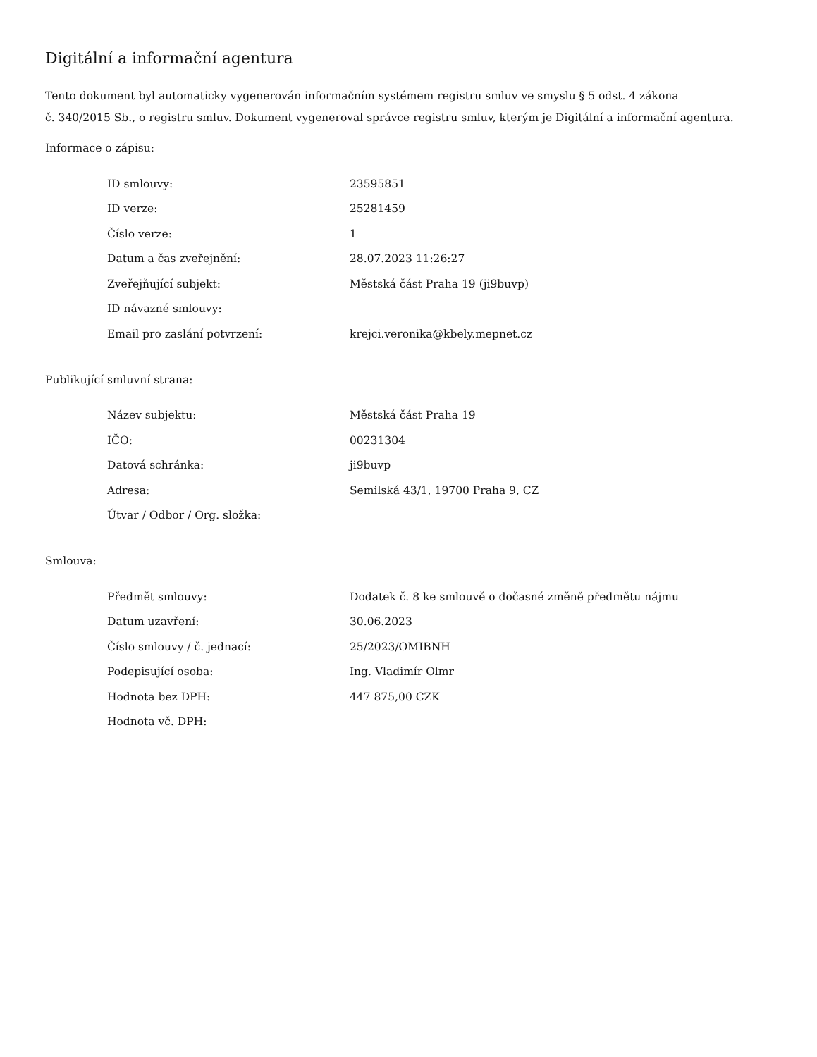Digitální a informační agentura
Tento dokument byl automaticky vygenerován informačním systémem registru smluv ve smyslu § 5 odst. 4 zákona
č. 340/2015 Sb., o registru smluv. Dokument vygeneroval správce registru smluv, kterým je Digitální a informační agentura.
Informace o zápisu:
| ID smlouvy: | 23595851 |
| ID verze: | 25281459 |
| Číslo verze: | 1 |
| Datum a čas zveřejnění: | 28.07.2023 11:26:27 |
| Zveřejňující subjekt: | Městská část Praha 19 (ji9buvp) |
| ID návazné smlouvy: | |
| Email pro zaslání potvrzení: | krejci.veronika@kbely.mepnet.cz |
Publikující smluvní strana:
| Název subjektu: | Městská část Praha 19 |
| IČO: | 00231304 |
| Datová schránka: | ji9buvp |
| Adresa: | Semilská 43/1, 19700 Praha 9, CZ |
| Útvar / Odbor / Org. složka: | |
Smlouva:
| Předmět smlouvy: | Dodatek č. 8 ke smlouvě o dočasné změně předmětu nájmu |
| Datum uzavření: | 30.06.2023 |
| Číslo smlouvy / č. jednací: | 25/2023/OMIBNH |
| Podepisující osoba: | Ing. Vladimír Olmr |
| Hodnota bez DPH: | 447 875,00 CZK |
| Hodnota vč. DPH: | |